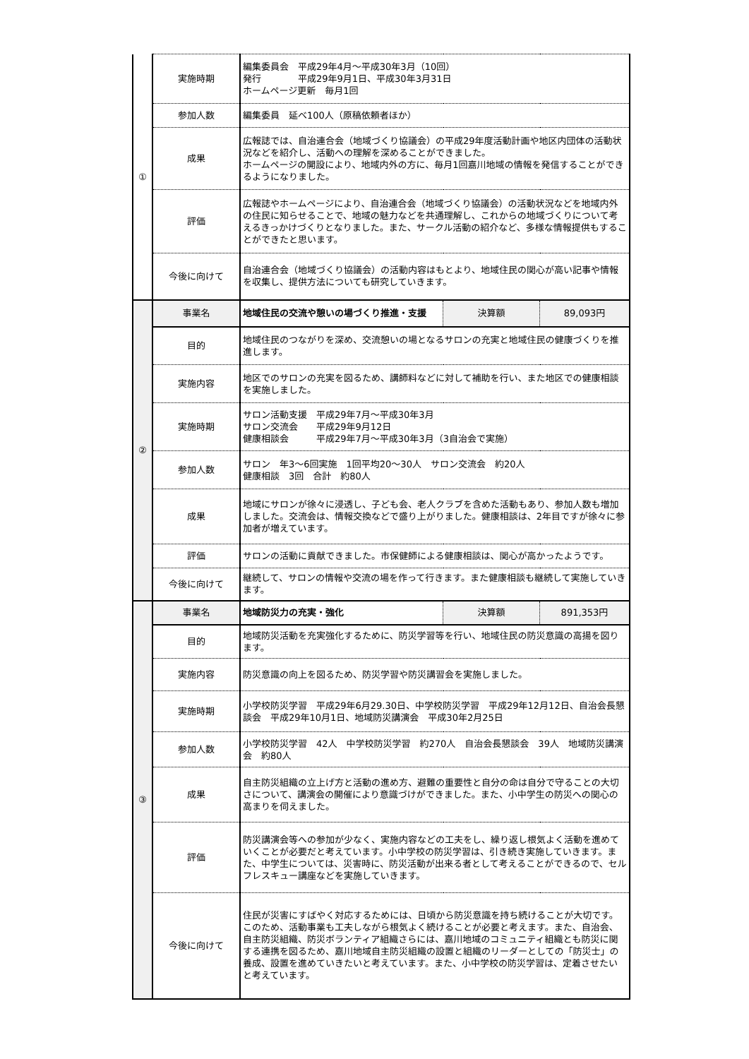| ① | 実施時期 | 編集委員会 平成29年4月～平成30年3月（10回） 発行 平成29年9月1日、平成30年3月31日 ホームページ更新 毎月1回 | | |
| | 参加人数 | 編集委員 延べ100人（原稿依頼者ほか） | | |
| | 成果 | 広報誌では、自治連合会（地域づくり協議会）の平成29年度活動計画や地区内団体の活動状況などを紹介し、活動への理解を深めることができました。 ホームページの開設により、地域内外の方に、毎月1回嘉川地域の情報を発信することができるようになりました。 | | |
| | 評価 | 広報誌やホームページにより、自治連合会（地域づくり協議会）の活動状況などを地域内外の住民に知らせることで、地域の魅力などを共通理解し、これからの地域づくりについて考えるきっかけづくりとなりました。また、サークル活動の紹介など、多様な情報提供もすることができたと思います。 | | |
| | 今後に向けて | 自治連合会（地域づくり協議会）の活動内容はもとより、地域住民の関心が高い記事や情報を収集し、提供方法についても研究していきます。 | | |
| ② | 事業名 | 地域住民の交流や憩いの場づくり推進・支援 | 決算額 | 89,093円 |
| | 目的 | 地域住民のつながりを深め、交流憩いの場となるサロンの充実と地域住民の健康づくりを推進します。 | | |
| | 実施内容 | 地区でのサロンの充実を図るため、講師料などに対して補助を行い、また地区での健康相談を実施しました。 | | |
| | 実施時期 | サロン活動支援 平成29年7月～平成30年3月 サロン交流会 平成29年9月12日 健康相談会 平成29年7月～平成30年3月（3自治会で実施） | | |
| | 参加人数 | サロン 年3～6回実施 1回平均20～30人 サロン交流会 約20人 健康相談 3回 合計 約80人 | | |
| | 成果 | 地域にサロンが徐々に浸透し、子ども会、老人クラブを含めた活動もあり、参加人数も増加しました。交流会は、情報交換などで盛り上がりました。健康相談は、2年目ですが徐々に参加者が増えています。 | | |
| | 評価 | サロンの活動に貢献できました。市保健師による健康相談は、関心が高かったようです。 | | |
| | 今後に向けて | 継続して、サロンの情報や交流の場を作って行きます。また健康相談も継続して実施していきます。 | | |
| ③ | 事業名 | 地域防災力の充実・強化 | 決算額 | 891,353円 |
| | 目的 | 地域防災活動を充実強化するために、防災学習等を行い、地域住民の防災意識の高揚を図ります。 | | |
| | 実施内容 | 防災意識の向上を図るため、防災学習や防災講習会を実施しました。 | | |
| | 実施時期 | 小学校防災学習 平成29年6月29.30日、中学校防災学習 平成29年12月12日、自治会長懇談会 平成29年10月1日、地域防災講演会 平成30年2月25日 | | |
| | 参加人数 | 小学校防災学習 42人 中学校防災学習 約270人 自治会長懇談会 39人 地域防災講演会 約80人 | | |
| | 成果 | 自主防災組織の立上げ方と活動の進め方、避難の重要性と自分の命は自分で守ることの大切さについて、講演会の開催により意識づけができました。また、小中学生の防災への関心の高まりを伺えました。 | | |
| | 評価 | 防災講演会等への参加が少なく、実施内容などの工夫をし、繰り返し根気よく活動を進めていくことが必要だと考えています。小中学校の防災学習は、引き続き実施していきます。また、中学生については、災害時に、防災活動が出来る者として考えることができるので、セルフレスキュー講座などを実施していきます。 | | |
| | 今後に向けて | 住民が災害にすばやく対応するためには、日頃から防災意識を持ち続けることが大切です。このため、活動事業も工夫しながら根気よく続けることが必要と考えます。また、自治会、自主防災組織、防災ボランティア組織さらには、嘉川地域のコミュニティ組織とも防災に関する連携を図るため、嘉川地域自主防災組織の設置と組織のリーダーとしての「防災士」の養成、設置を進めていきたいと考えています。また、小中学校の防災学習は、定着させたいと考えています。 | | |